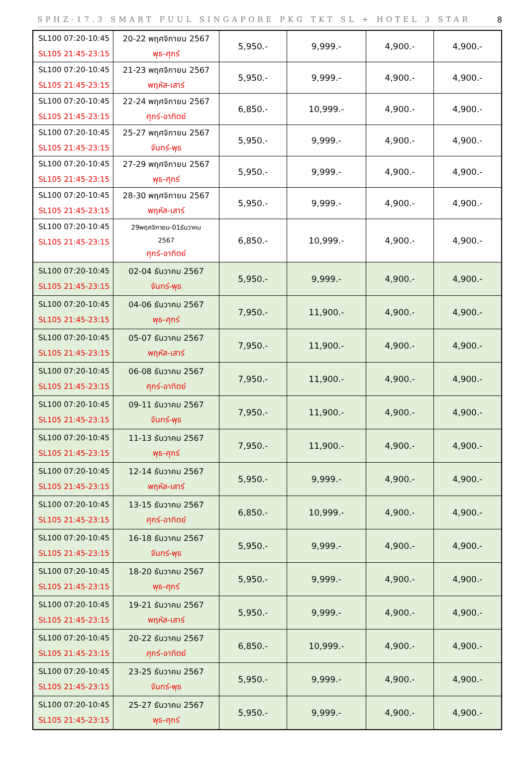SPHZ-17.3 SMART FUUL SINGAPORE PKG TKT SL + HOTEL 3 STAR 8
| SL100 07:20-10:45 SL105 21:45-23:15 | 20-22 พฤศจิกายน 2567 พุธ-ศุกร์ | 5,950.- | 9,999.- | 4,900.- | 4,900.- |
| SL100 07:20-10:45 SL105 21:45-23:15 | 21-23 พฤศจิกายน 2567 พฤหัส-เสาร์ | 5,950.- | 9,999.- | 4,900.- | 4,900.- |
| SL100 07:20-10:45 SL105 21:45-23:15 | 22-24 พฤศจิกายน 2567 ศุกร์-อาทิตย์ | 6,850.- | 10,999.- | 4,900.- | 4,900.- |
| SL100 07:20-10:45 SL105 21:45-23:15 | 25-27 พฤศจิกายน 2567 จันทร์-พุธ | 5,950.- | 9,999.- | 4,900.- | 4,900.- |
| SL100 07:20-10:45 SL105 21:45-23:15 | 27-29 พฤศจิกายน 2567 พุธ-ศุกร์ | 5,950.- | 9,999.- | 4,900.- | 4,900.- |
| SL100 07:20-10:45 SL105 21:45-23:15 | 28-30 พฤศจิกายน 2567 พฤหัส-เสาร์ | 5,950.- | 9,999.- | 4,900.- | 4,900.- |
| SL100 07:20-10:45 SL105 21:45-23:15 | 29พฤศจิกายน-01ธันวาคม 2567 ศุกร์-อาทิตย์ | 6,850.- | 10,999.- | 4,900.- | 4,900.- |
| SL100 07:20-10:45 SL105 21:45-23:15 | 02-04 ธันวาคม 2567 จันทร์-พุธ | 5,950.- | 9,999.- | 4,900.- | 4,900.- |
| SL100 07:20-10:45 SL105 21:45-23:15 | 04-06 ธันวาคม 2567 พุธ-ศุกร์ | 7,950.- | 11,900.- | 4,900.- | 4,900.- |
| SL100 07:20-10:45 SL105 21:45-23:15 | 05-07 ธันวาคม 2567 พฤหัส-เสาร์ | 7,950.- | 11,900.- | 4,900.- | 4,900.- |
| SL100 07:20-10:45 SL105 21:45-23:15 | 06-08 ธันวาคม 2567 ศุกร์-อาทิตย์ | 7,950.- | 11,900.- | 4,900.- | 4,900.- |
| SL100 07:20-10:45 SL105 21:45-23:15 | 09-11 ธันวาคม 2567 จันทร์-พุธ | 7,950.- | 11,900.- | 4,900.- | 4,900.- |
| SL100 07:20-10:45 SL105 21:45-23:15 | 11-13 ธันวาคม 2567 พุธ-ศุกร์ | 7,950.- | 11,900.- | 4,900.- | 4,900.- |
| SL100 07:20-10:45 SL105 21:45-23:15 | 12-14 ธันวาคม 2567 พฤหัส-เสาร์ | 5,950.- | 9,999.- | 4,900.- | 4,900.- |
| SL100 07:20-10:45 SL105 21:45-23:15 | 13-15 ธันวาคม 2567 ศุกร์-อาทิตย์ | 6,850.- | 10,999.- | 4,900.- | 4,900.- |
| SL100 07:20-10:45 SL105 21:45-23:15 | 16-18 ธันวาคม 2567 จันทร์-พุธ | 5,950.- | 9,999.- | 4,900.- | 4,900.- |
| SL100 07:20-10:45 SL105 21:45-23:15 | 18-20 ธันวาคม 2567 พุธ-ศุกร์ | 5,950.- | 9,999.- | 4,900.- | 4,900.- |
| SL100 07:20-10:45 SL105 21:45-23:15 | 19-21 ธันวาคม 2567 พฤหัส-เสาร์ | 5,950.- | 9,999.- | 4,900.- | 4,900.- |
| SL100 07:20-10:45 SL105 21:45-23:15 | 20-22 ธันวาคม 2567 ศุกร์-อาทิตย์ | 6,850.- | 10,999.- | 4,900.- | 4,900.- |
| SL100 07:20-10:45 SL105 21:45-23:15 | 23-25 ธันวาคม 2567 จันทร์-พุธ | 5,950.- | 9,999.- | 4,900.- | 4,900.- |
| SL100 07:20-10:45 SL105 21:45-23:15 | 25-27 ธันวาคม 2567 พุธ-ศุกร์ | 5,950.- | 9,999.- | 4,900.- | 4,900.- |